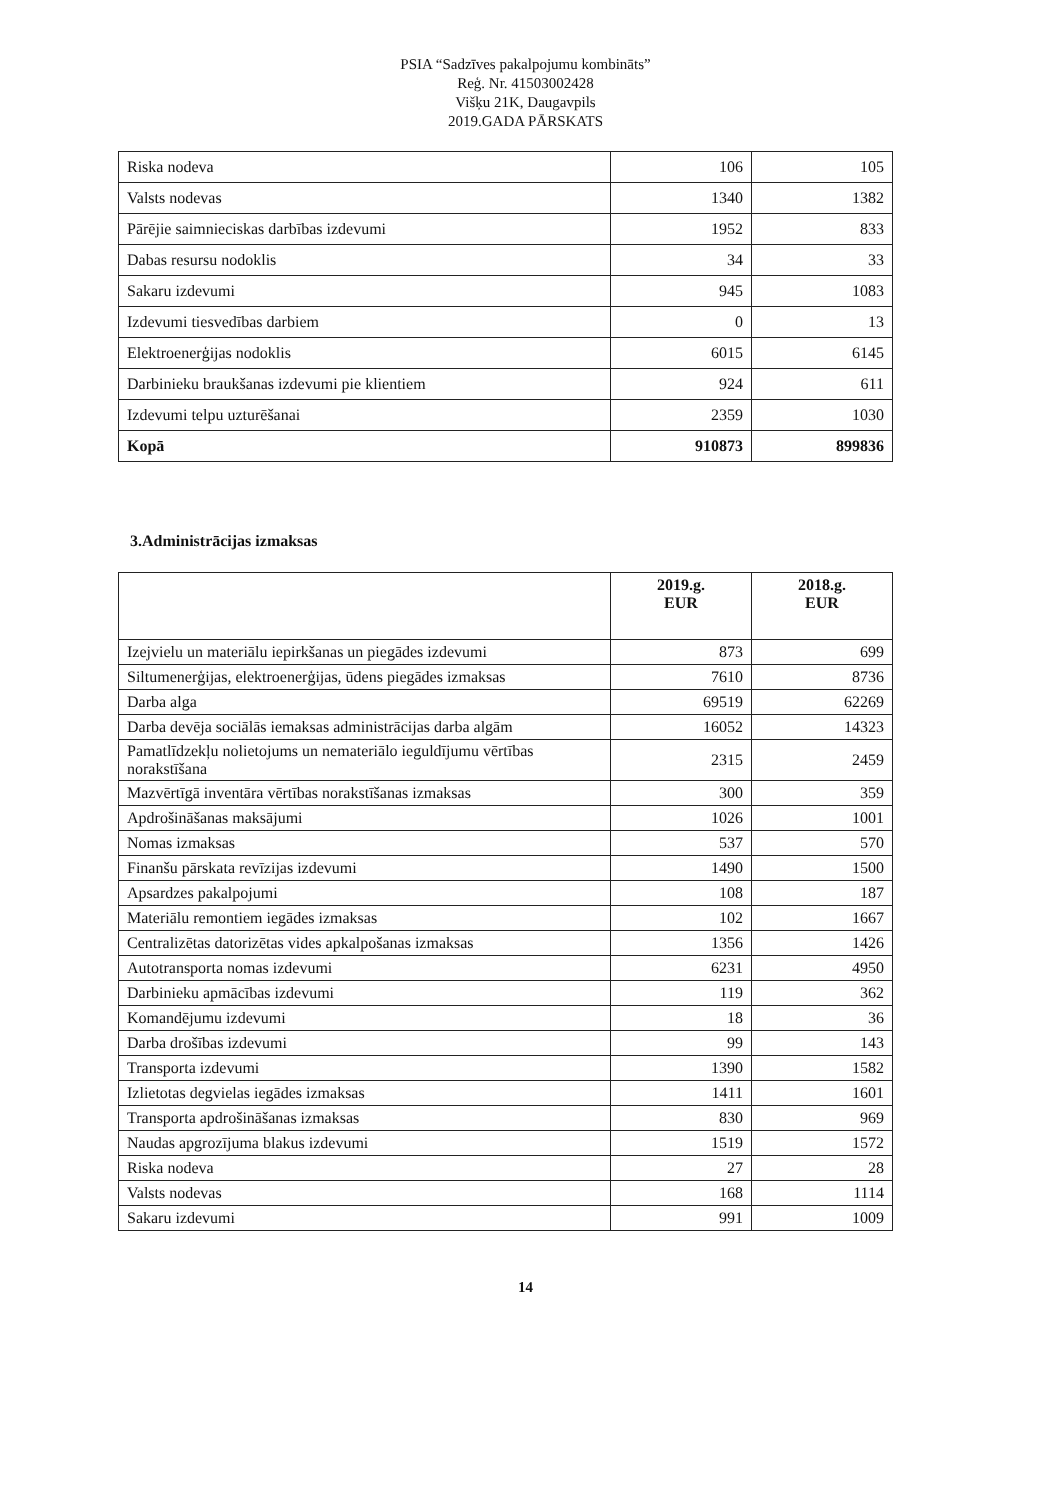PSIA “Sadzīves pakalpojumu kombināts”
Reģ. Nr. 41503002428
Višķu 21K, Daugavpils
2019.GADA PĀRSKATS
| Riska nodeva | 106 | 105 |
| Valsts nodevas | 1340 | 1382 |
| Pārējie saimnieciskas darbības izdevumi | 1952 | 833 |
| Dabas resursu nodoklis | 34 | 33 |
| Sakaru izdevumi | 945 | 1083 |
| Izdevumi tiesvedības darbiem | 0 | 13 |
| Elektroenerģijas nodoklis | 6015 | 6145 |
| Darbinieku braukšanas izdevumi pie klientiem | 924 | 611 |
| Izdevumi telpu uzturēšanai | 2359 | 1030 |
| Kopā | 910873 | 899836 |
3.Administrācijas izmaksas
| | 2019.g. EUR | 2018.g. EUR |
| --- | --- | --- |
| Izejvielu un materiālu iepirkšanas un piegādes izdevumi | 873 | 699 |
| Siltumenerģijas, elektroenerģijas, ūdens piegādes izmaksas | 7610 | 8736 |
| Darba alga | 69519 | 62269 |
| Darba devēja sociālās iemaksas administrācijas darba algām | 16052 | 14323 |
| Pamatlīdzekļu nolietojums un nemateriālo ieguldījumu vērtības norakstīšana | 2315 | 2459 |
| Mazvērtīgā inventāra vērtības norakstīšanas izmaksas | 300 | 359 |
| Apdrošināšanas maksājumi | 1026 | 1001 |
| Nomas izmaksas | 537 | 570 |
| Finanšu pārskata revīzijas izdevumi | 1490 | 1500 |
| Apsardzes pakalpojumi | 108 | 187 |
| Materiālu remontiem iegādes izmaksas | 102 | 1667 |
| Centralizētas datorizētas vides apkalpošanas izmaksas | 1356 | 1426 |
| Autotransporta nomas izdevumi | 6231 | 4950 |
| Darbinieku apmācības izdevumi | 119 | 362 |
| Komandējumu izdevumi | 18 | 36 |
| Darba drošības izdevumi | 99 | 143 |
| Transporta izdevumi | 1390 | 1582 |
| Izlietotas degvielas iegādes izmaksas | 1411 | 1601 |
| Transporta apdrošināšanas izmaksas | 830 | 969 |
| Naudas apgrozījuma blakus izdevumi | 1519 | 1572 |
| Riska nodeva | 27 | 28 |
| Valsts nodevas | 168 | 1114 |
| Sakaru izdevumi | 991 | 1009 |
14